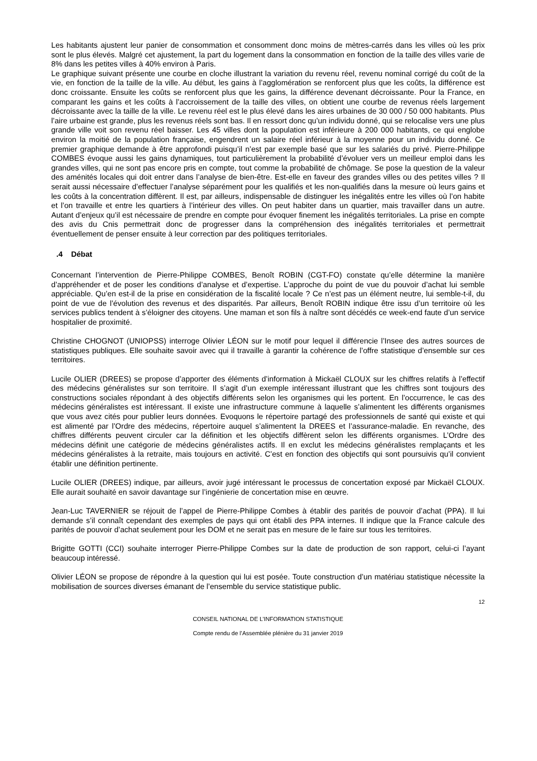Les habitants ajustent leur panier de consommation et consomment donc moins de mètres-carrés dans les villes où les prix sont le plus élevés. Malgré cet ajustement, la part du logement dans la consommation en fonction de la taille des villes varie de 8% dans les petites villes à 40% environ à Paris.
Le graphique suivant présente une courbe en cloche illustrant la variation du revenu réel, revenu nominal corrigé du coût de la vie, en fonction de la taille de la ville. Au début, les gains à l’agglomération se renforcent plus que les coûts, la différence est donc croissante. Ensuite les coûts se renforcent plus que les gains, la différence devenant décroissante. Pour la France, en comparant les gains et les coûts à l’accroissement de la taille des villes, on obtient une courbe de revenus réels largement décroissante avec la taille de la ville. Le revenu réel est le plus élevé dans les aires urbaines de 30 000 / 50 000 habitants. Plus l’aire urbaine est grande, plus les revenus réels sont bas. Il en ressort donc qu’un individu donné, qui se relocalise vers une plus grande ville voit son revenu réel baisser. Les 45 villes dont la population est inférieure à 200 000 habitants, ce qui englobe environ la moitié de la population française, engendrent un salaire réel inférieur à la moyenne pour un individu donné. Ce premier graphique demande à être approfondi puisqu’il n’est par exemple basé que sur les salariés du privé. Pierre-Philippe COMBES évoque aussi les gains dynamiques, tout particulièrement la probabilité d’évoluer vers un meilleur emploi dans les grandes villes, qui ne sont pas encore pris en compte, tout comme la probabilité de chômage. Se pose la question de la valeur des aménités locales qui doit entrer dans l’analyse de bien-être. Est-elle en faveur des grandes villes ou des petites villes ? Il serait aussi nécessaire d’effectuer l’analyse séparément pour les qualifiés et les non-qualifiés dans la mesure où leurs gains et les coûts à la concentration diffèrent. Il est, par ailleurs, indispensable de distinguer les inégalités entre les villes où l’on habite et l’on travaille et entre les quartiers à l’intérieur des villes. On peut habiter dans un quartier, mais travailler dans un autre. Autant d’enjeux qu’il est nécessaire de prendre en compte pour évoquer finement les inégalités territoriales. La prise en compte des avis du Cnis permettrait donc de progresser dans la compréhension des inégalités territoriales et permettrait éventuellement de penser ensuite à leur correction par des politiques territoriales.
.4 Débat
Concernant l’intervention de Pierre-Philippe COMBES, Benoît ROBIN (CGT-FO) constate qu’elle détermine la manière d’appréhender et de poser les conditions d’analyse et d’expertise. L’approche du point de vue du pouvoir d’achat lui semble appréciable. Qu’en est-il de la prise en considération de la fiscalité locale ? Ce n’est pas un élément neutre, lui semble-t-il, du point de vue de l’évolution des revenus et des disparités. Par ailleurs, Benoît ROBIN indique être issu d’un territoire où les services publics tendent à s’éloigner des citoyens. Une maman et son fils à naître sont décédés ce week-end faute d’un service hospitalier de proximité.
Christine CHOGNOT (UNIOPSS) interroge Olivier LÉON sur le motif pour lequel il différencie l’Insee des autres sources de statistiques publiques. Elle souhaite savoir avec qui il travaille à garantir la cohérence de l’offre statistique d’ensemble sur ces territoires.
Lucile OLIER (DREES) se propose d’apporter des éléments d’information à Mickaël CLOUX sur les chiffres relatifs à l’effectif des médecins généralistes sur son territoire. Il s’agit d’un exemple intéressant illustrant que les chiffres sont toujours des constructions sociales répondant à des objectifs différents selon les organismes qui les portent. En l’occurrence, le cas des médecins généralistes est intéressant. Il existe une infrastructure commune à laquelle s’alimentent les différents organismes que vous avez cités pour publier leurs données. Evoquons le répertoire partagé des professionnels de santé qui existe et qui est alimenté par l’Ordre des médecins, répertoire auquel s’alimentent la DREES et l’assurance-maladie. En revanche, des chiffres différents peuvent circuler car la définition et les objectifs diffèrent selon les différents organismes. L’Ordre des médecins définit une catégorie de médecins généralistes actifs. Il en exclut les médecins généralistes remplaçants et les médecins généralistes à la retraite, mais toujours en activité. C’est en fonction des objectifs qui sont poursuivis qu’il convient établir une définition pertinente.
Lucile OLIER (DREES) indique, par ailleurs, avoir jugé intéressant le processus de concertation exposé par Mickaël CLOUX. Elle aurait souhaité en savoir davantage sur l’ingénierie de concertation mise en œuvre.
Jean-Luc TAVERNIER se réjouit de l’appel de Pierre-Philippe Combes à établir des parités de pouvoir d’achat (PPA). Il lui demande s’il connaît cependant des exemples de pays qui ont établi des PPA internes. Il indique que la France calcule des parités de pouvoir d’achat seulement pour les DOM et ne serait pas en mesure de le faire sur tous les territoires.
Brigitte GOTTI (CCI) souhaite interroger Pierre-Philippe Combes sur la date de production de son rapport, celui-ci l’ayant beaucoup intéressé.
Olivier LÉON se propose de répondre à la question qui lui est posée. Toute construction d’un matériau statistique nécessite la mobilisation de sources diverses émanant de l’ensemble du service statistique public.
12
CONSEIL NATIONAL DE L’INFORMATION STATISTIQUE
Compte rendu de l’Assemblée plénière du 31 janvier 2019